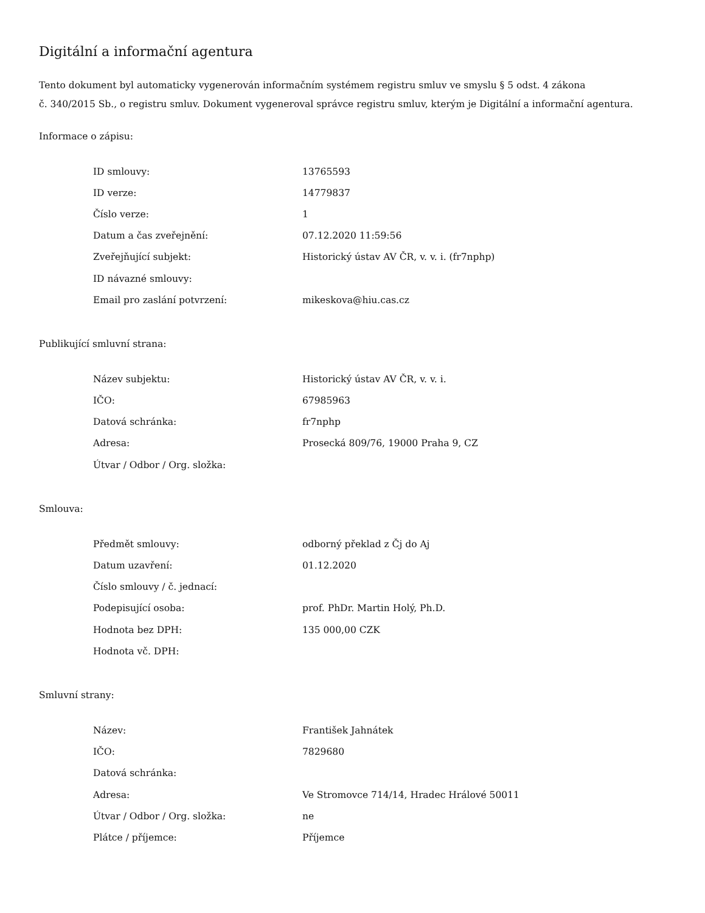Digitální a informační agentura
Tento dokument byl automaticky vygenerován informačním systémem registru smluv ve smyslu § 5 odst. 4 zákona
č. 340/2015 Sb., o registru smluv. Dokument vygeneroval správce registru smluv, kterým je Digitální a informační agentura.
Informace o zápisu:
| ID smlouvy: | 13765593 |
| ID verze: | 14779837 |
| Číslo verze: | 1 |
| Datum a čas zveřejnění: | 07.12.2020 11:59:56 |
| Zveřejňující subjekt: | Historický ústav AV ČR, v. v. i. (fr7nphp) |
| ID návazné smlouvy: | |
| Email pro zaslání potvrzení: | mikeskova@hiu.cas.cz |
Publikující smluvní strana:
| Název subjektu: | Historický ústav AV ČR, v. v. i. |
| IČO: | 67985963 |
| Datová schránka: | fr7nphp |
| Adresa: | Prosecká 809/76, 19000 Praha 9, CZ |
| Útvar / Odbor / Org. složka: | |
Smlouva:
| Předmět smlouvy: | odborný překlad z Čj do Aj |
| Datum uzavření: | 01.12.2020 |
| Číslo smlouvy / č. jednací: | |
| Podepisující osoba: | prof. PhDr. Martin Holý, Ph.D. |
| Hodnota bez DPH: | 135 000,00 CZK |
| Hodnota vč. DPH: | |
Smluvní strany:
| Název: | František Jahnátek |
| IČO: | 7829680 |
| Datová schránka: | |
| Adresa: | Ve Stromovce 714/14, Hradec Hrálové 50011 |
| Útvar / Odbor / Org. složka: | ne |
| Plátce / příjemce: | Příjemce |